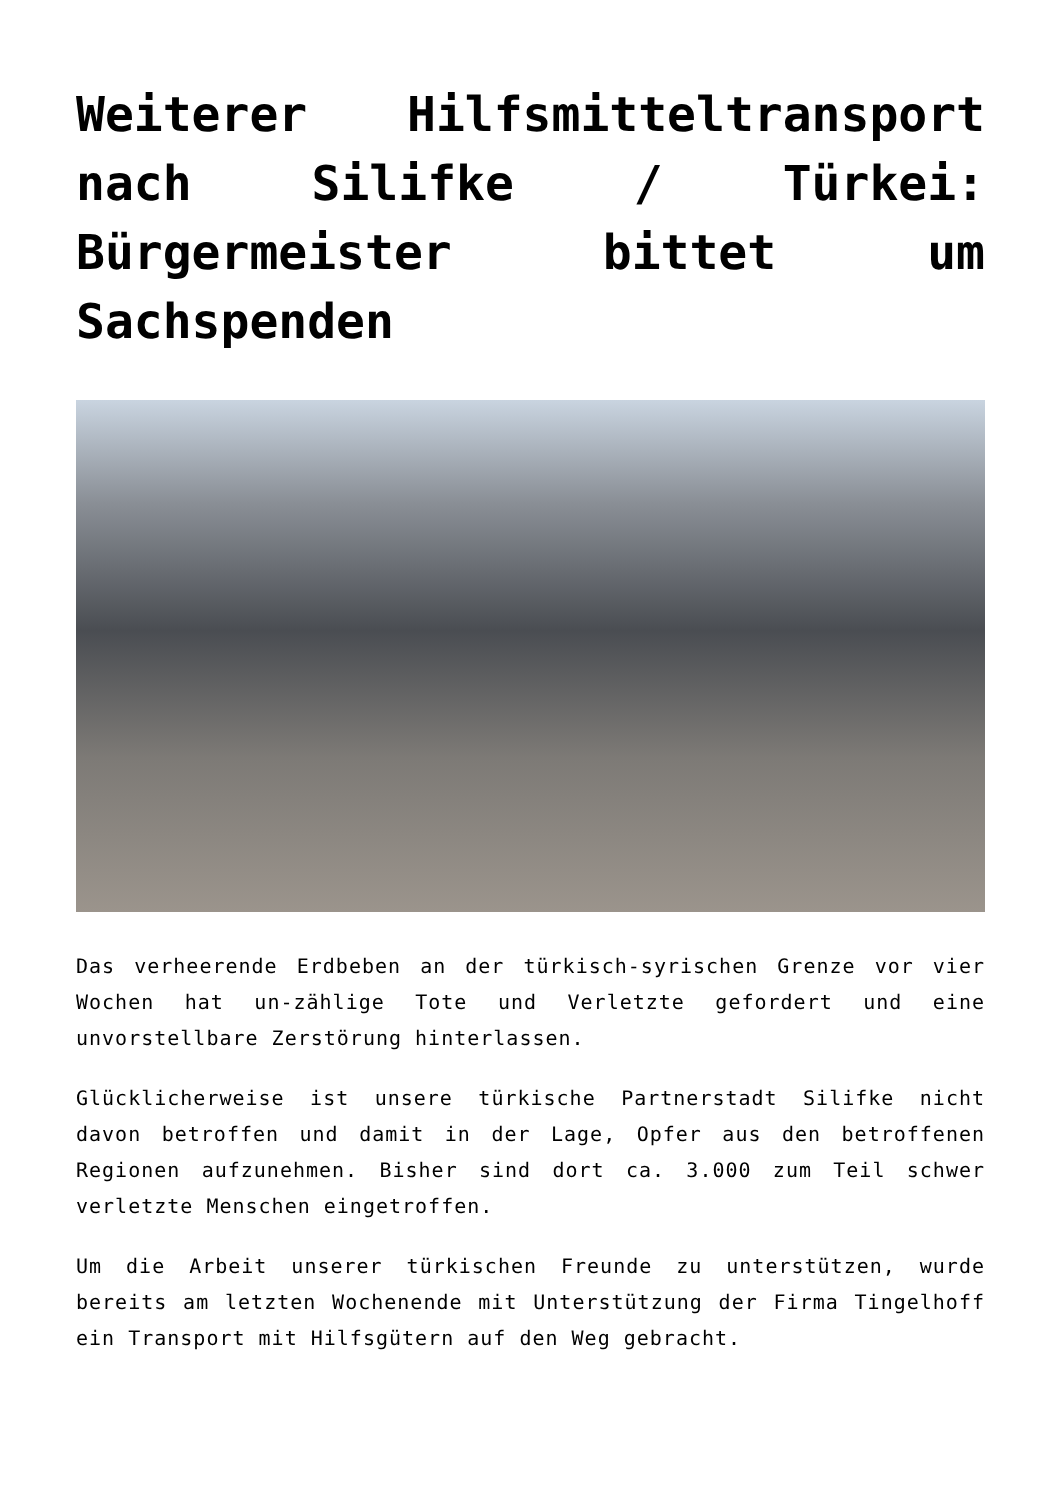Weiterer Hilfsmitteltransport nach Silifke / Türkei: Bürgermeister bittet um Sachspenden
Das verheerende Erdbeben an der türkisch-syrischen Grenze vor vier Wochen hat un-zählige Tote und Verletzte gefordert und eine unvorstellbare Zerstörung hinterlassen.
Glücklicherweise ist unsere türkische Partnerstadt Silifke nicht davon betroffen und damit in der Lage, Opfer aus den betroffenen Regionen aufzunehmen. Bisher sind dort ca. 3.000 zum Teil schwer verletzte Menschen eingetroffen.
Um die Arbeit unserer türkischen Freunde zu unterstützen, wurde bereits am letzten Wochenende mit Unterstützung der Firma Tingelhoff ein Transport mit Hilfsgütern auf den Weg gebracht.